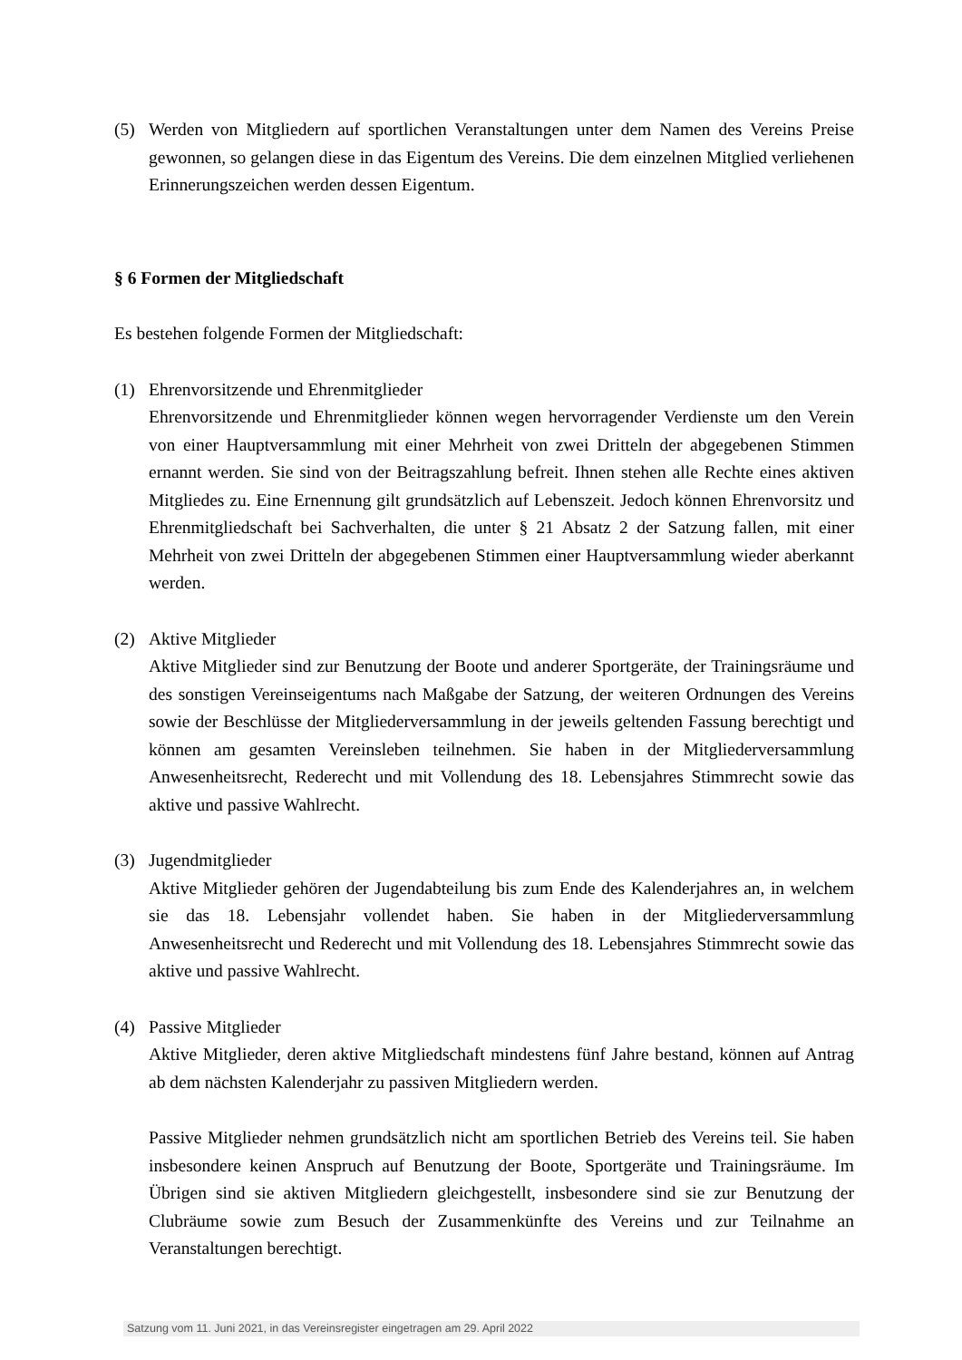(5) Werden von Mitgliedern auf sportlichen Veranstaltungen unter dem Namen des Vereins Preise gewonnen, so gelangen diese in das Eigentum des Vereins. Die dem einzelnen Mitglied verliehenen Erinnerungszeichen werden dessen Eigentum.
§ 6 Formen der Mitgliedschaft
Es bestehen folgende Formen der Mitgliedschaft:
(1) Ehrenvorsitzende und Ehrenmitglieder
Ehrenvorsitzende und Ehrenmitglieder können wegen hervorragender Verdienste um den Verein von einer Hauptversammlung mit einer Mehrheit von zwei Dritteln der abgegebenen Stimmen ernannt werden. Sie sind von der Beitragszahlung befreit. Ihnen stehen alle Rechte eines aktiven Mitgliedes zu. Eine Ernennung gilt grundsätzlich auf Lebenszeit. Jedoch können Ehrenvorsitz und Ehrenmitgliedschaft bei Sachverhalten, die unter § 21 Absatz 2 der Satzung fallen, mit einer Mehrheit von zwei Dritteln der abgegebenen Stimmen einer Hauptversammlung wieder aberkannt werden.
(2) Aktive Mitglieder
Aktive Mitglieder sind zur Benutzung der Boote und anderer Sportgeräte, der Trainingsräume und des sonstigen Vereinseigentums nach Maßgabe der Satzung, der weiteren Ordnungen des Vereins sowie der Beschlüsse der Mitgliederversammlung in der jeweils geltenden Fassung berechtigt und können am gesamten Vereinsleben teilnehmen. Sie haben in der Mitgliederversammlung Anwesenheitsrecht, Rederecht und mit Vollendung des 18. Lebensjahres Stimmrecht sowie das aktive und passive Wahlrecht.
(3) Jugendmitglieder
Aktive Mitglieder gehören der Jugendabteilung bis zum Ende des Kalenderjahres an, in welchem sie das 18. Lebensjahr vollendet haben. Sie haben in der Mitgliederversammlung Anwesenheitsrecht und Rederecht und mit Vollendung des 18. Lebensjahres Stimmrecht sowie das aktive und passive Wahlrecht.
(4) Passive Mitglieder
Aktive Mitglieder, deren aktive Mitgliedschaft mindestens fünf Jahre bestand, können auf Antrag ab dem nächsten Kalenderjahr zu passiven Mitgliedern werden.
Passive Mitglieder nehmen grundsätzlich nicht am sportlichen Betrieb des Vereins teil. Sie haben insbesondere keinen Anspruch auf Benutzung der Boote, Sportgeräte und Trainingsräume. Im Übrigen sind sie aktiven Mitgliedern gleichgestellt, insbesondere sind sie zur Benutzung der Clubräume sowie zum Besuch der Zusammenkünfte des Vereins und zur Teilnahme an Veranstaltungen berechtigt.
Satzung vom 11. Juni 2021, in das Vereinsregister eingetragen am 29. April 2022